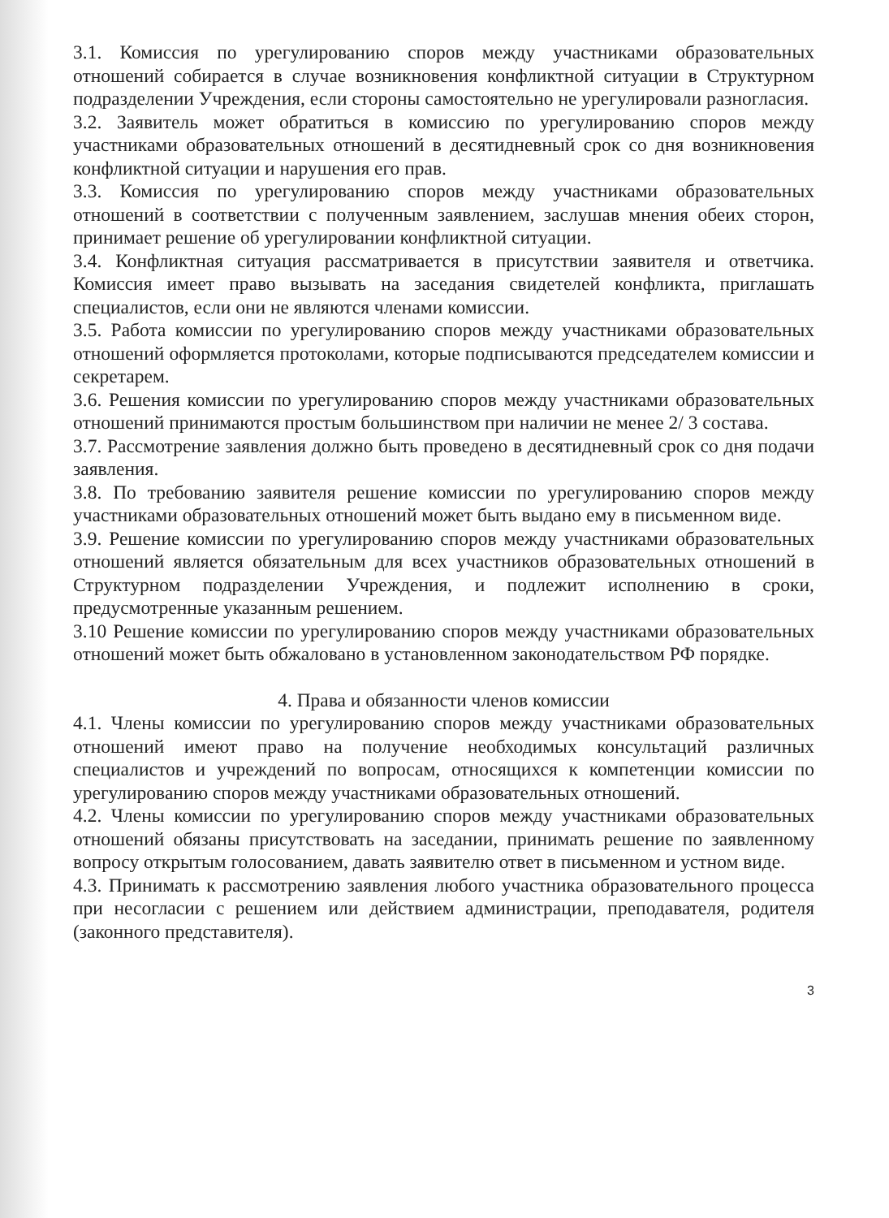3.1. Комиссия по урегулированию споров между участниками образовательных отношений собирается в случае возникновения конфликтной ситуации в Структурном подразделении Учреждения, если стороны самостоятельно не урегулировали разногласия.
3.2. Заявитель может обратиться в комиссию по урегулированию споров между участниками образовательных отношений в десятидневный срок со дня возникновения конфликтной ситуации и нарушения его прав.
3.3. Комиссия по урегулированию споров между участниками образовательных отношений в соответствии с полученным заявлением, заслушав мнения обеих сторон, принимает решение об урегулировании конфликтной ситуации.
3.4. Конфликтная ситуация рассматривается в присутствии заявителя и ответчика. Комиссия имеет право вызывать на заседания свидетелей конфликта, приглашать специалистов, если они не являются членами комиссии.
3.5. Работа комиссии по урегулированию споров между участниками образовательных отношений оформляется протоколами, которые подписываются председателем комиссии и секретарем.
3.6. Решения комиссии по урегулированию споров между участниками образовательных отношений принимаются простым большинством при наличии не менее 2/ 3 состава.
3.7. Рассмотрение заявления должно быть проведено в десятидневный срок со дня подачи заявления.
3.8. По требованию заявителя решение комиссии по урегулированию споров между участниками образовательных отношений может быть выдано ему в письменном виде.
3.9. Решение комиссии по урегулированию споров между участниками образовательных отношений является обязательным для всех участников образовательных отношений в Структурном подразделении Учреждения, и подлежит исполнению в сроки, предусмотренные указанным решением.
3.10 Решение комиссии по урегулированию споров между участниками образовательных отношений может быть обжаловано в установленном законодательством РФ порядке.
4. Права и обязанности членов комиссии
4.1. Члены комиссии по урегулированию споров между участниками образовательных отношений имеют право на получение необходимых консультаций различных специалистов и учреждений по вопросам, относящихся к компетенции комиссии по урегулированию споров между участниками образовательных отношений.
4.2. Члены комиссии по урегулированию споров между участниками образовательных отношений обязаны присутствовать на заседании, принимать решение по заявленному вопросу открытым голосованием, давать заявителю ответ в письменном и устном виде.
4.3. Принимать к рассмотрению заявления любого участника образовательного процесса при несогласии с решением или действием администрации, преподавателя, родителя (законного представителя).
3